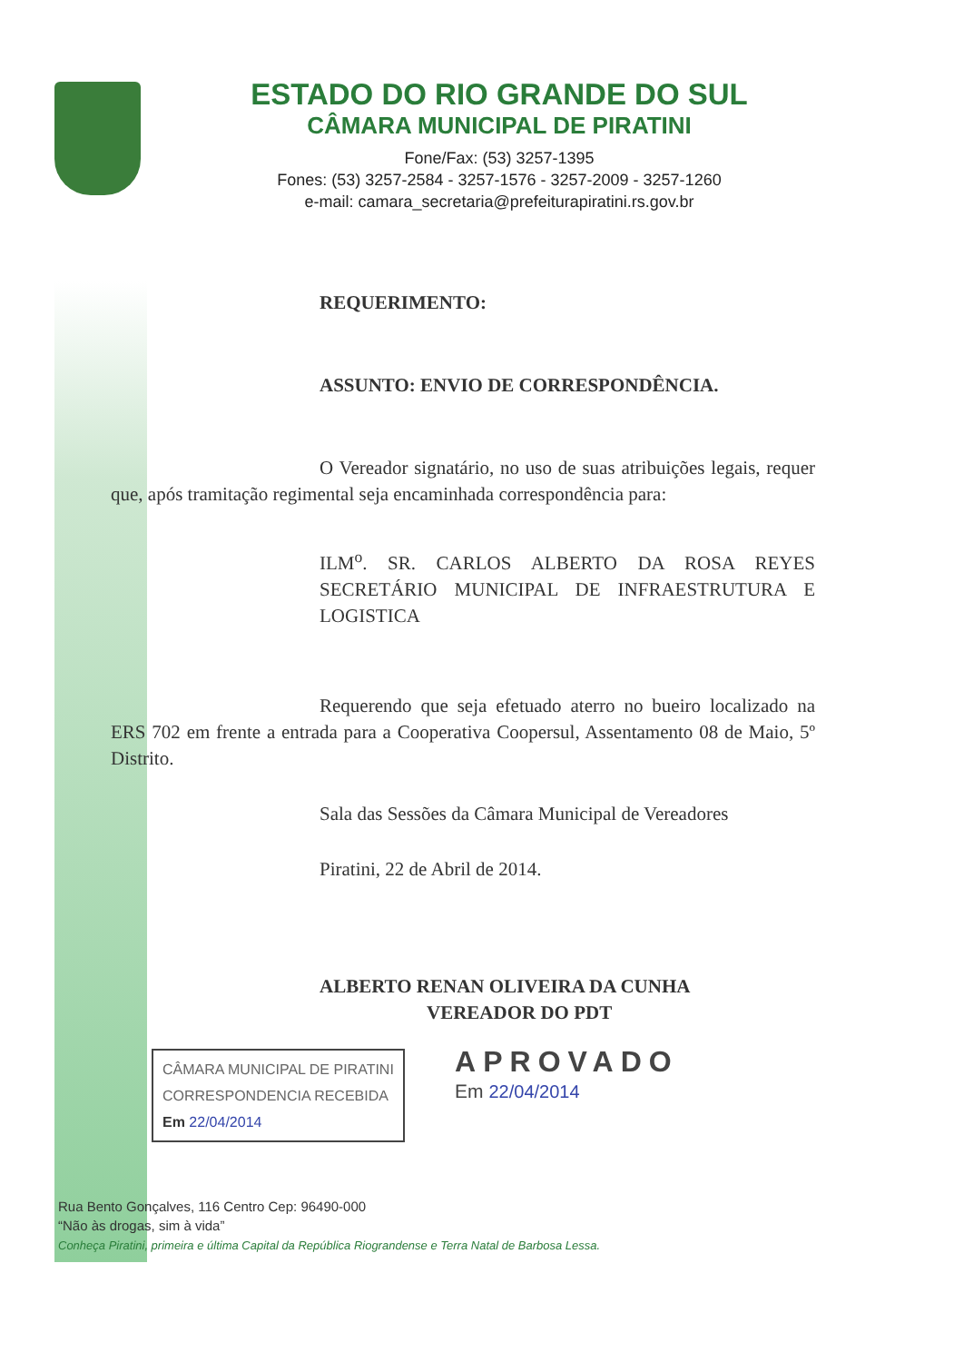ESTADO DO RIO GRANDE DO SUL
CÂMARA MUNICIPAL DE PIRATINI
Fone/Fax: (53) 3257-1395
Fones: (53) 3257-2584 - 3257-1576 - 3257-2009 - 3257-1260
e-mail: camara_secretaria@prefeiturapiratini.rs.gov.br
REQUERIMENTO:
ASSUNTO: ENVIO DE CORRESPONDÊNCIA.
O Vereador signatário, no uso de suas atribuições legais, requer que, após tramitação regimental seja encaminhada correspondência para:
ILM<sup>o</sup>. SR. CARLOS ALBERTO DA ROSA REYES SECRETÁRIO MUNICIPAL DE INFRAESTRUTURA E LOGISTICA
Requerendo que seja efetuado aterro no bueiro localizado na ERS 702 em frente a entrada para a Cooperativa Coopersul, Assentamento 08 de Maio, 5º Distrito.
Sala das Sessões da Câmara Municipal de Vereadores
Piratini, 22 de Abril de 2014.
ALBERTO RENAN OLIVEIRA DA CUNHA
VEREADOR DO PDT
CÂMARA MUNICIPAL DE PIRATINI
CORRESPONDENCIA RECEBIDA
Em 22/04/2014 APROVADO
Em 22/04/2014
Rua Bento Gonçalves, 116 Centro Cep: 96490-000
“Não às drogas, sim à vida”
Conheça Piratini, primeira e última Capital da República Riograndense e Terra Natal de Barbosa Lessa.